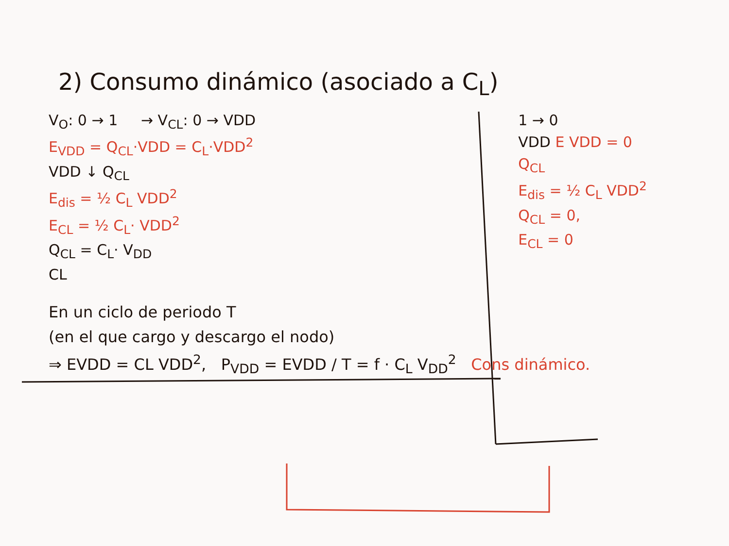2) Consumo dinámico (asociado a C<sub>L</sub>)
V<sub>O</sub>: 0 → 1 → V<sub>CL</sub>: 0 → VDD
E<sub>VDD</sub> = Q<sub>CL</sub>·VDD = C<sub>L</sub>·VDD<sup>2</sup>
VDD ↓ Q<sub>CL</sub>
E<sub>dis</sub> = ½ C<sub>L</sub> VDD<sup>2</sup>
E<sub>CL</sub> = ½ C<sub>L</sub>· VDD<sup>2</sup>
Q<sub>CL</sub> = C<sub>L</sub>· V<sub>DD</sub>
CL
1 → 0
VDD E VDD = 0
Q<sub>CL</sub>
E<sub>dis</sub> = ½ C<sub>L</sub> VDD<sup>2</sup>
Q<sub>CL</sub> = 0,
E<sub>CL</sub> = 0
En un ciclo de periodo T
(en el que cargo y descargo el nodo)
⇒ EVDD = CL VDD<sup>2</sup>, P<sub>VDD</sub> = EVDD / T = f · C<sub>L</sub> V<sub>DD</sub><sup>2</sup> Cons dinámico.